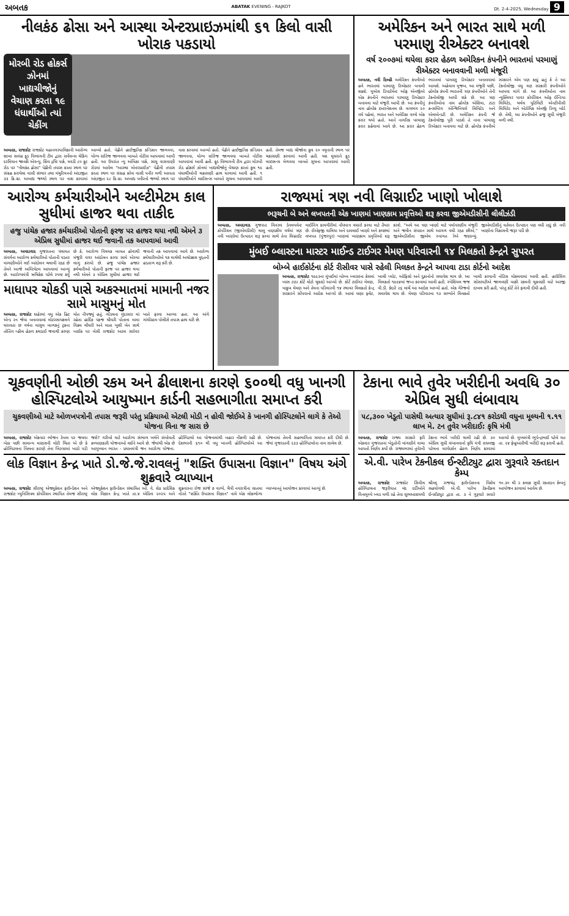અબતક ABATAK EVENING - RAJKOT Dt. 2-4-2025, Wednesday 9
નીલકંઠ ઢોસા અને આસ્થા એન્ટરપ્રાઇઝમાંથી ૬૧ કિલો વાસી ખોરાક પકડાયો
મોરબી રોડ હોકર્સ ઝોનમાં ખાદ્યચીજોનું વેચાણ કરતા ૧૯ ધંધાર્થીઓ ત્યાં ચેકીંગ
અબતક, રાજકોટ રાજકોટ મહાનગરપાલિકાની આરોગ્ય શાખા સલંગ્ન ફૂડ વિભાગની ટીમ દ્વારા સર્વેલન્સ ચેકિંગ દરમિયાન જાનકી એવન્યુ, શિવ દ્રષ્ટિ પાર્ક, મવડી ૮૦ ફૂટ રોડ પર "નીલકંઠ ઢોસા" પેઢીની તપાસ કરતા સ્થળ પર સંગ્રહ કરાયેલા વાસી સંભાર તથા મંચુરિયનનો અંદાજીત ૩૩ કિ.ગ્રા. અખાદ્ય જથ્થો સ્થળ પર નાશ કરવામાં આવ્યો હતો. પેઢીને હાઈજીનિક કન્ડિશન જાળવવા, યોગ્ય સ્ટોરેજ જાળવવા બાબતે નોટીસ આપવામાં આવી હતી. આ ઉપરાંત ન્યુ અંબિકા પાર્ક, સાધુ વાસવાણી રોડમાં આવેલ "આસ્થા એન્ટરપ્રાઈઝ" પેઢીની તપાસ કરતા સ્થળ પર સંગ્રહ કરેલ વાસી પનીર મળી આવતા અંદાજીત ૨૮ કિ.ગ્રા. અખાદ્ય પનીરનો જથ્થો સ્થળ પર નાશ કરવામાં આવ્યો હતો. પેઢીને હાઈજીનિક કન્ડિશન જાળવવા, યોગ્ય સ્ટોરેજ જાળવવા બાબતે નોટીસ આપવામાં આવી હતી. ફૂડ વિભાગની ટીમ દ્વારા મોરબી રોડ હોકર્સ ઝોનમાં ખાદ્યચીજોનું વેચાણ કરતાં કુલ ૧૯ ધંધાર્થીઓની ચકાસણી હાથ ધરવામાં આવી હતી. ૧ ધંધાર્થીઓને લાઈસન્સ બાબતે સૂચના આપવામાં આવી હતી. તેમજ ખાદ્ય ચીજોના કુલ ૨૦ નમૂનાની સ્થળ પર ચકાસણી કરવામાં આવી હતી. યશ ઘૂઘરાને ફૂડ લાઇસન્સ મેળવવા બાબતે સૂચના આપવામાં આવી હતી.
અમેરિકન અને ભારત સાથે મળી પરમાણુ રીએક્ટર બનાવશે
વર્ષ ૨૦૦૭માં થયેલા કરાર હેઠળ અમેરિકન કંપનીને ભારતમાં પરમાણું રીએક્ટર બનાવવાની મળી મંજૂરી
અબતક, નવી દિલ્હી અમેરિકન કંપનીઓ હવે ભારતમાં પરમાણુ રિએક્ટર બનાવી શકશે. યુએસ ડિપાર્ટમેન્ટ ઓફ એનર્જીએ એક કંપનીને ભારતમાં પરમાણુ રિએક્ટર બનાવવા માટે મંજૂરી આપી છે. આ કંપનીનું નામ હોલ્ટેક ઇન્ટરનેશનલ છે. લગભગ ૨૦ વર્ષ પહેલાં, ભારત અને અમેરિકા વચ્ચે એક કરાર થયો હતો. આને નાગરિક પરમાણુ કરાર કહેવામાં આવે છે. આ કરાર હેઠળ ભારતમાં પરમાણુ રિએક્ટર બનાવવામાં આવશે. અહેવાલ મુજબ, આ મંજૂરી પછી, હોલ્ટેક કંપની ભારતની ત્રણ કંપનીઓને તેની ટેકનોલોજી આપી શકે છે. આ ત્રણ કંપનીઓના નામ હોલ્ટેક એશિયા, ટાટા કન્સલ્ટિંગ એન્જિનિયર્સ લિમિટેડ અને એલએન્ડટી છે. અમેરિકન કંપની જે ટેકનોલોજી પૂરી પાડશે તે નાના પરમાણુ રિએક્ટર બનાવવા માટે છે. હોલ્ટેક કંપનીએ સરકારને એમ પણ કહ્યું હતું કે તે આ ટેકનોલોજી વધુ ત્રણ સરકારી કંપનીઓને આપવા માંગે છે. આ કંપનીઓના નામ ન્યૂક્લિયર પાવર કોર્પોરેશન ઓફ ઈન્ડિયા લિમિટેડ, થર્મલ યુટિલિટી એનટીપીસી લિમિટેડ અને એટોમિક એનર્જી રિવ્યુ બોર્ડ છે. તેથી, આ કંપનીઓને હજુ સુધી મંજૂરી મળી નથી.
આરોગ્ય કર્મચારીઓને અલ્ટીમેટમ કાલ સુધીમાં હાજર થવા તાકીદ
હજુ પાંચેક હજાર કર્મચારીઓ પોતાની ફરજ પર હાજર થયા નથી એમને ૩ એપ્રિલ સુધીમાં હાજર થઈ જવાની તક આપવામાં આવી
અબતક, અમદાવાદ ગુજરાતના પંચાયત સંવર્ગના આરોગ્ય કર્મચારીઓ પોતાની પડતર માગણીઓને લઈ આંદોલન ચલાવી રહ્યા છે તેમને આજે અલ્ટિમેટમ આપવામાં આવ્યું છે. આરોગ્યમંત્રી ઋષિકેશ પટેલે સ્પષ્ટ કર્યું છે કે, આરોગ્ય વિષયક બાબત હોવાથી મંજૂરી વગર આંદોલન કરવા સામે એસ્મા લાગુ કરાયો છે. હજુ પાંચેક હજાર કર્મચારીઓ પોતાની ફરજ પર હાજર થયા નથી એમને ૩ એપ્રિલ સુધીમાં હાજર થઈ જવાની તક આપવામાં આવે છે. આરોગ્ય કર્મચારીઓએ ૧૭ માર્ચથી અચોક્કસ મુદ્દતની હડતાળ શરૂ કરી છે.
માધાપર ચોકડી પાસે અકસ્માતમાં મામાની નજર સામે માસુમનું મોત
અબતક, રાજકોટ શહેરમાં વધુ એક હિટ એન્ડ રન જેવા બનાવવામાં મોટરસાયકલને ઘરાવતા છ વર્ષના માસુમ બાળકનું ટ્રકના તોતિંગ વ્હીલ હેઠળ કચડાઈ જવાથી કરુણ મોત નીપજ્યું હતું. ગોંડલના ગુંદાસરા માં રહેતા હાર્દિક પંકજ ચૌધરી પોતાના મામા વિક્રમ ચૌધરી અને માતા ખુશી બેન સાથે બાઈક પર બેસી રાજકોટ અટલ સરોવર ખાતે ફરવા આવ્યા હતા. આ અંગે ગાંધીગ્રામ પોલીસે તપાસ હાથ ધરી છે.
રાજ્યમાં ત્રણ નવી લિગ્નાઈટ ખાણો ખોલાશે
ભરૂચની બે અને લખપતની એક ખાણમાં ખાણકામ પ્રવૃત્તિઓ શરૂ કરવા જીએમડીસીની લીલીઝંડી
અબતક, અમદાવાદ ગુજરાત મિનરલ ડેવલપમેન્ટ કોર્પોરેશન (જીએમડીસી) ચાલુ નાણાકીય વર્ષમાં ત્રણ નવી ખાણોમાં ઉત્પાદન શરૂ કરવા સાથે તેના લિગ્નાઈટ માઈનિંગ કામગીરીમાં નોંધપાત્ર વધારો કરવા માટે તૈયાર છે. ઈએફજી વાલિયા અને દામલાઈ ખાણો અને કચ્છમાં લખપત (પુંજરપુર) ખાણમાં ખાણકામ પ્રવૃત્તિઓ શરૂ કરશે. "અમે આ ત્રણ ખાણો માટે પર્યાવરણીય મંજૂરી અને જમીન સંપાદન સાથે આગળ વધી રહ્યા છીએ," જીએમડીસીના જીએમ સ્વાગત રેએ જણાવ્યું. જીએમડીસીનું વર્તમાન ઉત્પાદન પણ વધી રહ્યું છે. નવી ખાણોના વિકાસની જરૂર પડી છે.
મુંબઈ બ્લાસ્ટના માસ્ટર માઈન્ડ ટાઈગર મેમણ પરિવારની ૧૪ મિલકતો કેન્દ્રને સુપરત
બોમ્બે હાઈકોર્ટના કોર્ટ રીસીવર પાસે રહેલી મિલકત કેન્દ્રને આપવા ટાડા કોર્ટનો આદેશ
અબતક, રાજકોટ ૧૯૯૩ના મુંબઈમાં બોમ્બ બ્લાસ્ટના કેસમાં ખાસ ટાડા કોર્ટે મોટો ચુકાદો આપ્યો છે. કોર્ટે ટાઈગર મેમણ, યાકુબ મેમણ અને તેમના પરિવારની ૧૪ સ્થાવર મિલકતો કેન્દ્ર સરકારને સોંપવાનો આદેશ આપ્યો છે. આમાં ઘણા ફ્લેટ, ખાલી પ્લોટ, ઓફિસો અને દુકાનોનો સમાવેશ થાય છે. આ મિલકતો ૧૯૯૪માં જપ્ત કરવામાં આવી હતી. સ્પેશિયલ જજ વી.ડી. કેદારે ૨૬ માર્ચે આ આદેશ આપ્યો હતો. એક ગેરેજનો સમાવેશ થાય છે. મેમણ પરિવારના ૧૩ સભ્યોને મિલકતો ખાલી કરવાની નોટિસ મોકલવામાં આવી હતી. હાઉસિંગ સોસાયટીએ જાળવણી બાકી રકમની ચુકવણી માટે અરજી દાખલ કરી હતી, પરંતુ કોર્ટે તેને ફગાવી દીધી હતી.
ચૂકવણીની ઓછી રકમ અને ઢીલાશના કારણે ૬૦૦થી વધુ ખાનગી હોસ્પિટલોએ આયુષ્માન કાર્ડની સહભાગીતા સમાપ્ત કરી
ચુકવણીઓ માટે ઓળખપત્રોની તપાસ જરૂરી પરંતુ પ્રક્રિયાઓ એટલી મોડી ન હોવી જોઈએ કે ખાનગી હોસ્પિટલોને લાગે કે તેઓ યોજના વિના જ સારા છે
અબતક, રાજકોટ એકવાર ભોજન ટેબલ પર જમવા બેઠા પછી સામાન્ય માણસની મોટી ચિંતા એ છે કે હોસ્પિટલના બિલના કારણે તેના ખિસ્સામાં ખાડો પડી જશે? ગરીબો માટે આરોગ્ય સંભાળ ખર્ચને સંબોધતી કલ્યાણકારી યોજનાઓ લઈને આવે છે. જેમાંથી એક છે આયુષ્માન ભારત - પ્રધાનમંત્રી જન આરોગ્ય યોજના. હોસ્પિટલો આ યોજનામાંથી બહાર નીકળી રહી છે. દેશભરની ૬૧૦ થી વધુ ખાનગી હોસ્પિટલોએ આ યોજનામાં તેમની સહભાગિતા સમાપ્ત કરી દીધી છે. જેમાં ગુજરાતની ૨૩૩ હોસ્પિટલોના નામ સામેલ છે.
લોક વિજ્ઞાન કેન્દ્ર ખાતે ડો.જે.જે.રાવલનું "શક્તિ ઉપાસના વિજ્ઞાન" વિષય અંગે શુક્રવારે વ્યાખ્યાન
અબતક, રાજકોટ સૌરાષ્ટ્ર એજ્યુકેશન ફાઉન્ડેશન અને રાજકોટ મ્યુનિસિપલ કોર્પોરેશન સ્થાપિત તેમજ સૌરાષ્ટ્ર એજ્યુકેશન ફાઉન્ડેશન સંચાલિત ઓ. વે. શેઠ પ્રાદેશિક લોક વિજ્ઞાન કેન્દ્ર ખાતે તા.૪ એપ્રિલ ૨૦૨૫ અને શુક્રવારના રોજ સાંજે ૭ વાગ્યે, ચૈત્રી નવરાત્રીના સાતમા નોરતે "શક્તિ ઉપાસના વિજ્ઞાન" નામે એક લોકભોગ્ય વ્યાખ્યાનનું આયોજન કરવામાં આવ્યું છે.
ટેકાના ભાવે તુવેર ખરીદીની અવધિ ૩૦ એપ્રિલ સુધી લંબાવાય
૫૮,૩૦૦ ખેડૂતો પાસેથી અત્યાર સુધીમાં રૂ.૮૪૧ કરોડથી વધુના મૂલ્યની ૧.૧૧ લાખ મે. ટન તુવેર ખરીદાઈ: કૃષિ મંત્રી
અબતક, રાજકોટ રાજ્ય સરકારે ફરી એકવાર ગુજરાતના ખેડૂતોની માંગણીને વાચા આપતો નિર્ણય કર્યો છે. રાજ્યભરમાં તુવેરની ટેકાના ભાવે ખરીદી ચાલી રહી છે. ૩૦ એપ્રિલ સુધી લંબાવવાનો કૃષિ મંત્રી રાઘવજી પટેલના માર્ગદર્શન હેઠળ નિર્ણય કરવામાં આવ્યો છે. મુખ્યમંત્રી ભૂપેન્દ્રભાઈ પટેલે ગત તા. ૨૪ ફેબ્રુઆરીથી ખરીદી શરૂ કરાવી હતી.
એ.વી. પારેખ ટેકનીકલ ઈન્સ્ટીટ્યુટ દ્વારા ગુરૂવારે રક્તદાન કેમ્પ
અબતક, રાજકોટ રાજકોટ સિવીલ હોસ્પિટલના જરૂરીયાત મંદ દર્દીઓને વિનામૂલ્યે બ્લડ મળી રહે તેવા શુભઆશયથી શ્રીમદ્ રાજચંદ્ર ફાઉન્ડેશનના વિશેષ સહયોગથી એ.વી. પારેખ ટેકનીકલ ઈન્સ્ટીટ્યુટ દ્વારા તા. ૩ ને ગુરૂવારે સવારે ૧૦.૩૦ થી ૨ કલાક સુધી રક્તદાન કેમ્પનું આયોજન કરવામાં આવેલ છે.